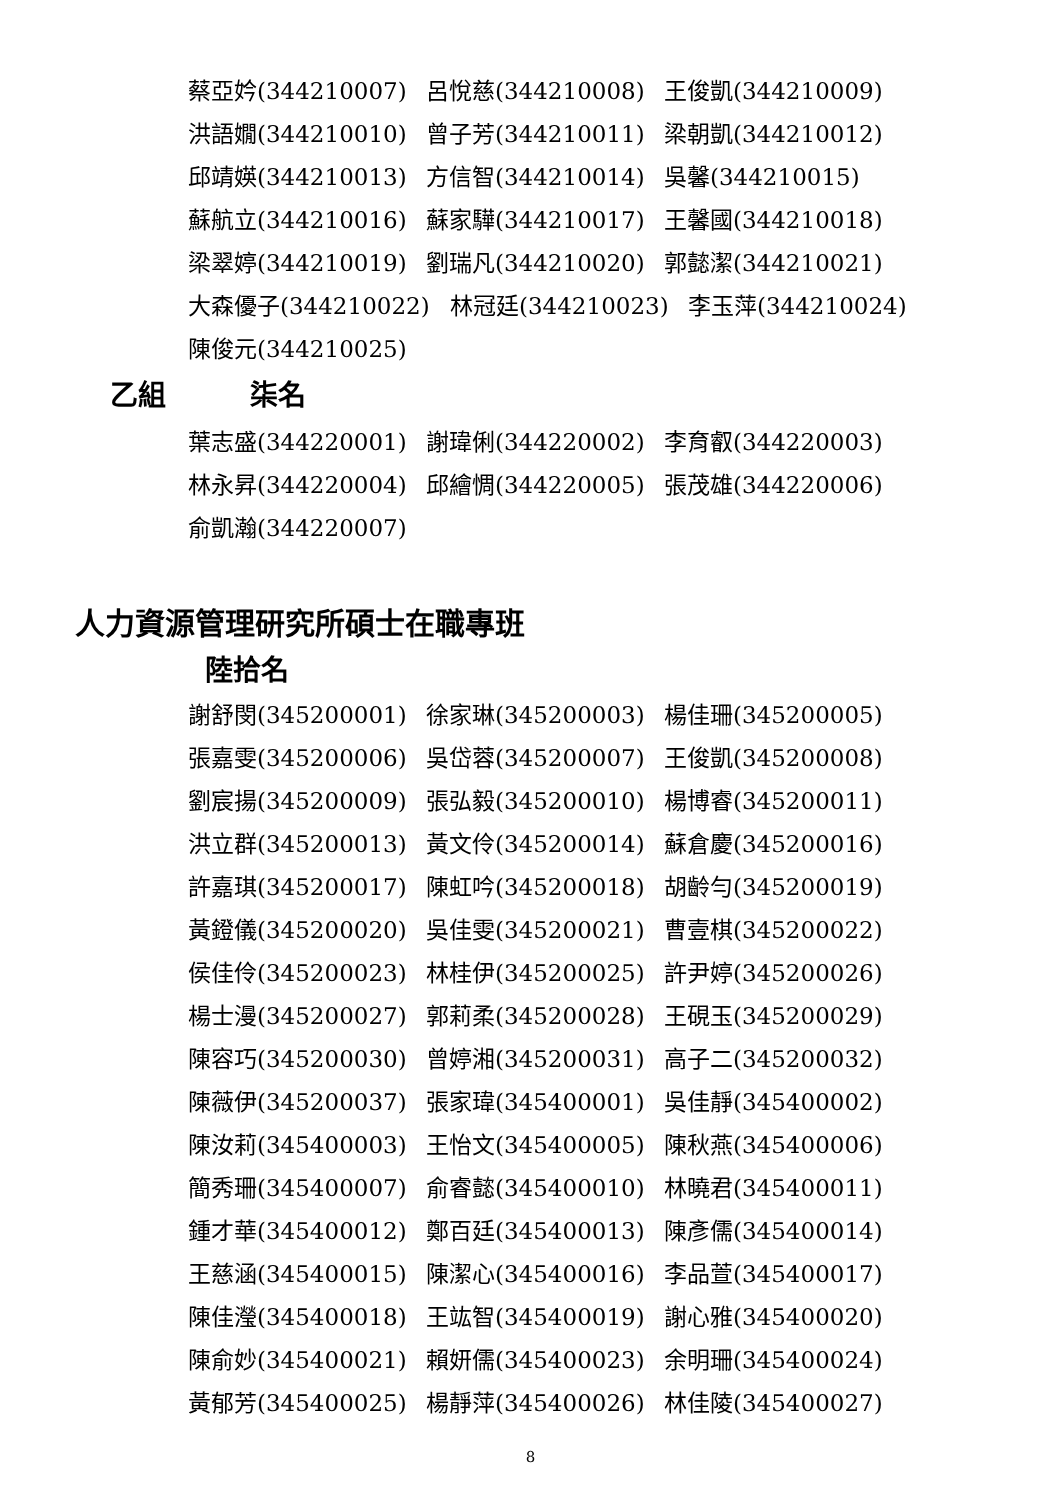蔡亞妗(344210007) 呂悅慈(344210008) 王俊凱(344210009)
洪語嫺(344210010) 曾子芳(344210011) 梁朝凱(344210012)
邱靖媖(344210013) 方信智(344210014) 吳馨(344210015)
蘇航立(344210016) 蘇家驊(344210017) 王馨國(344210018)
梁翠婷(344210019) 劉瑞凡(344210020) 郭懿潔(344210021)
大森優子(344210022) 林冠廷(344210023) 李玉萍(344210024)
陳俊元(344210025)
乙組 柒名
葉志盛(344220001) 謝瑋俐(344220002) 李育叡(344220003)
林永昇(344220004) 邱繪惆(344220005) 張茂雄(344220006)
俞凱瀚(344220007)
人力資源管理研究所碩士在職專班
陸拾名
謝舒閔(345200001) 徐家琳(345200003) 楊佳珊(345200005)
張嘉雯(345200006) 吳岱蓉(345200007) 王俊凱(345200008)
劉宸揚(345200009) 張弘毅(345200010) 楊博睿(345200011)
洪立群(345200013) 黃文伶(345200014) 蘇倉慶(345200016)
許嘉琪(345200017) 陳虹吟(345200018) 胡齡勻(345200019)
黃鐙儀(345200020) 吳佳雯(345200021) 曹壹棋(345200022)
侯佳伶(345200023) 林桂伊(345200025) 許尹婷(345200026)
楊士漫(345200027) 郭莉柔(345200028) 王硯玉(345200029)
陳容巧(345200030) 曾婷湘(345200031) 高子二(345200032)
陳薇伊(345200037) 張家瑋(345400001) 吳佳靜(345400002)
陳汝莉(345400003) 王怡文(345400005) 陳秋燕(345400006)
簡秀珊(345400007) 俞睿懿(345400010) 林曉君(345400011)
鍾才華(345400012) 鄭百廷(345400013) 陳彥儒(345400014)
王慈涵(345400015) 陳潔心(345400016) 李品萱(345400017)
陳佳瀅(345400018) 王竑智(345400019) 謝心雅(345400020)
陳俞妙(345400021) 賴妍儒(345400023) 余明珊(345400024)
黃郁芳(345400025) 楊靜萍(345400026) 林佳陵(345400027)
8